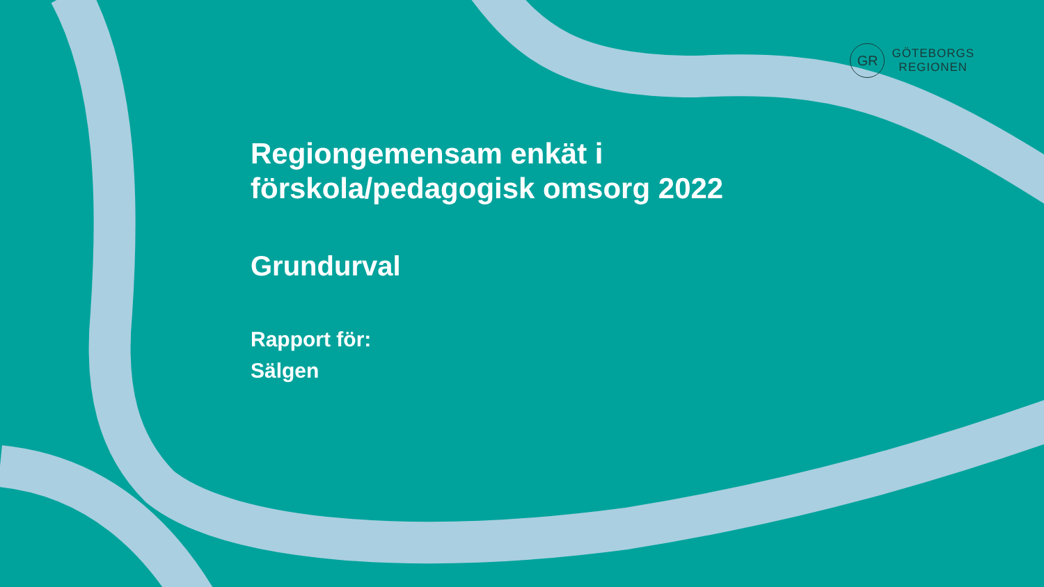GR
GÖTEBORGS
REGIONEN
Regiongemensam enkät i
förskola/pedagogisk omsorg 2022
Grundurval
Rapport för:
Sälgen